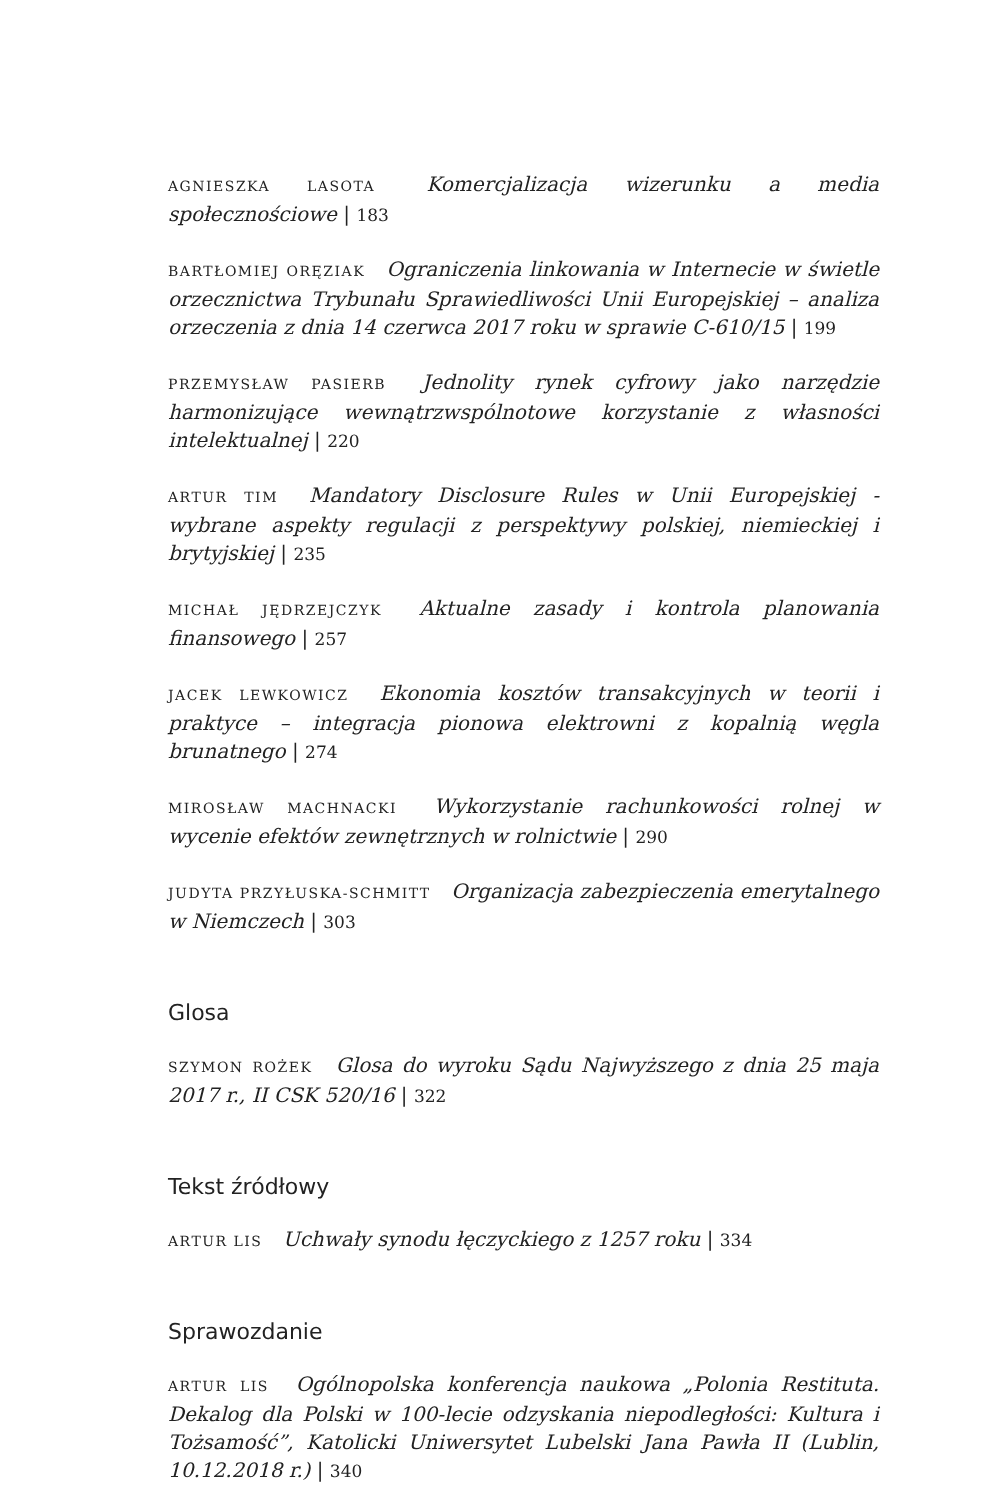AGNIESZKA LASOTA Komercjalizacja wizerunku a media społecznościowe | 183
BARTŁOMIEJ ORĘZIAK Ograniczenia linkowania w Internecie w świetle orzecznictwa Trybunału Sprawiedliwości Unii Europejskiej – analiza orzeczenia z dnia 14 czerwca 2017 roku w sprawie C-610/15 | 199
PRZEMYSŁAW PASIERB Jednolity rynek cyfrowy jako narzędzie harmonizujące wewnątrzwspólnotowe korzystanie z własności intelektualnej | 220
ARTUR TIM Mandatory Disclosure Rules w Unii Europejskiej - wybrane aspekty regulacji z perspektywy polskiej, niemieckiej i brytyjskiej | 235
MICHAŁ JĘDRZEJCZYK Aktualne zasady i kontrola planowania finansowego | 257
JACEK LEWKOWICZ Ekonomia kosztów transakcyjnych w teorii i praktyce – integracja pionowa elektrowni z kopalnią węgla brunatnego | 274
MIROSŁAW MACHNACKI Wykorzystanie rachunkowości rolnej w wycenie efektów zewnętrznych w rolnictwie | 290
JUDYTA PRZYŁUSKA-SCHMITT Organizacja zabezpieczenia emerytalnego w Niemczech | 303
Glosa
SZYMON ROŻEK Glosa do wyroku Sądu Najwyższego z dnia 25 maja 2017 r., II CSK 520/16 | 322
Tekst źródłowy
ARTUR LIS Uchwały synodu łęczyckiego z 1257 roku | 334
Sprawozdanie
ARTUR LIS Ogólnopolska konferencja naukowa „Polonia Restituta. Dekalog dla Polski w 100-lecie odzyskania niepodległości: Kultura i Tożsamość”, Katolicki Uniwersytet Lubelski Jana Pawła II (Lublin, 10.12.2018 r.) | 340